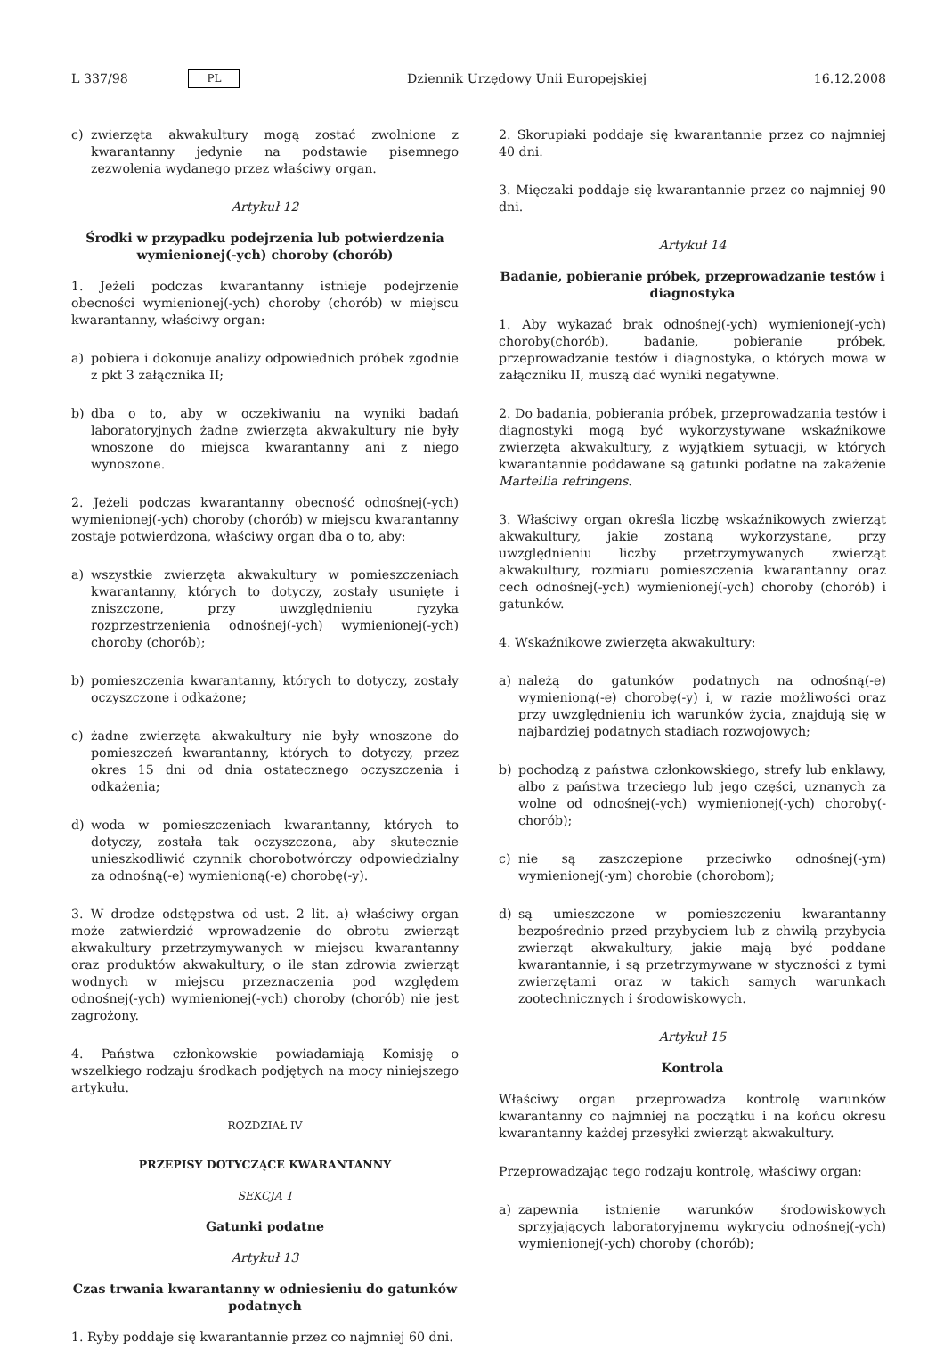L 337/98 PL Dziennik Urzędowy Unii Europejskiej 16.12.2008
c) zwierzęta akwakultury mogą zostać zwolnione z kwarantanny jedynie na podstawie pisemnego zezwolenia wydanego przez właściwy organ.
Artykuł 12
Środki w przypadku podejrzenia lub potwierdzenia wymienionej(-ych) choroby (chorób)
1. Jeżeli podczas kwarantanny istnieje podejrzenie obecności wymienionej(-ych) choroby (chorób) w miejscu kwarantanny, właściwy organ:
a) pobiera i dokonuje analizy odpowiednich próbek zgodnie z pkt 3 załącznika II;
b) dba o to, aby w oczekiwaniu na wyniki badań laboratoryjnych żadne zwierzęta akwakultury nie były wnoszone do miejsca kwarantanny ani z niego wynoszone.
2. Jeżeli podczas kwarantanny obecność odnośnej(-ych) wymienionej(-ych) choroby (chorób) w miejscu kwarantanny zostaje potwierdzona, właściwy organ dba o to, aby:
a) wszystkie zwierzęta akwakultury w pomieszczeniach kwarantanny, których to dotyczy, zostały usunięte i zniszczone, przy uwzględnieniu ryzyka rozprzestrzenienia odnośnej(-ych) wymienionej(-ych) choroby (chorób);
b) pomieszczenia kwarantanny, których to dotyczy, zostały oczyszczone i odkażone;
c) żadne zwierzęta akwakultury nie były wnoszone do pomieszczeń kwarantanny, których to dotyczy, przez okres 15 dni od dnia ostatecznego oczyszczenia i odkażenia;
d) woda w pomieszczeniach kwarantanny, których to dotyczy, została tak oczyszczona, aby skutecznie unieszkodliwić czynnik chorobotwórczy odpowiedzialny za odnośną(-e) wymienioną(-e) chorobę(-y).
3. W drodze odstępstwa od ust. 2 lit. a) właściwy organ może zatwierdzić wprowadzenie do obrotu zwierząt akwakultury przetrzymywanych w miejscu kwarantanny oraz produktów akwakultury, o ile stan zdrowia zwierząt wodnych w miejscu przeznaczenia pod względem odnośnej(-ych) wymienionej(-ych) choroby (chorób) nie jest zagrożony.
4. Państwa członkowskie powiadamiają Komisję o wszelkiego rodzaju środkach podjętych na mocy niniejszego artykułu.
ROZDZIAŁ IV
PRZEPISY DOTYCZĄCE KWARANTANNY
SEKCJA 1
Gatunki podatne
Artykuł 13
Czas trwania kwarantanny w odniesieniu do gatunków podatnych
1. Ryby poddaje się kwarantannie przez co najmniej 60 dni.
2. Skorupiaki poddaje się kwarantannie przez co najmniej 40 dni.
3. Mięczaki poddaje się kwarantannie przez co najmniej 90 dni.
Artykuł 14
Badanie, pobieranie próbek, przeprowadzanie testów i diagnostyka
1. Aby wykazać brak odnośnej(-ych) wymienionej(-ych) choroby(chorób), badanie, pobieranie próbek, przeprowadzanie testów i diagnostyka, o których mowa w załączniku II, muszą dać wyniki negatywne.
2. Do badania, pobierania próbek, przeprowadzania testów i diagnostyki mogą być wykorzystywane wskaźnikowe zwierzęta akwakultury, z wyjątkiem sytuacji, w których kwarantannie poddawane są gatunki podatne na zakażenie Marteilia refringens.
3. Właściwy organ określa liczbę wskaźnikowych zwierząt akwakultury, jakie zostaną wykorzystane, przy uwzględnieniu liczby przetrzymywanych zwierząt akwakultury, rozmiaru pomieszczenia kwarantanny oraz cech odnośnej(-ych) wymienionej(-ych) choroby (chorób) i gatunków.
4. Wskaźnikowe zwierzęta akwakultury:
a) należą do gatunków podatnych na odnośną(-e) wymienioną(-e) chorobę(-y) i, w razie możliwości oraz przy uwzględnieniu ich warunków życia, znajdują się w najbardziej podatnych stadiach rozwojowych;
b) pochodzą z państwa członkowskiego, strefy lub enklawy, albo z państwa trzeciego lub jego części, uznanych za wolne od odnośnej(-ych) wymienionej(-ych) choroby(-chorób);
c) nie są zaszczepione przeciwko odnośnej(-ym) wymienionej(-ym) chorobie (chorobom);
d) są umieszczone w pomieszczeniu kwarantanny bezpośrednio przed przybyciem lub z chwilą przybycia zwierząt akwakultury, jakie mają być poddane kwarantannie, i są przetrzymywane w styczności z tymi zwierzętami oraz w takich samych warunkach zootechnicznych i środowiskowych.
Artykuł 15
Kontrola
Właściwy organ przeprowadza kontrolę warunków kwarantanny co najmniej na początku i na końcu okresu kwarantanny każdej przesyłki zwierząt akwakultury.
Przeprowadzając tego rodzaju kontrolę, właściwy organ:
a) zapewnia istnienie warunków środowiskowych sprzyjających laboratoryjnemu wykryciu odnośnej(-ych) wymienionej(-ych) choroby (chorób);